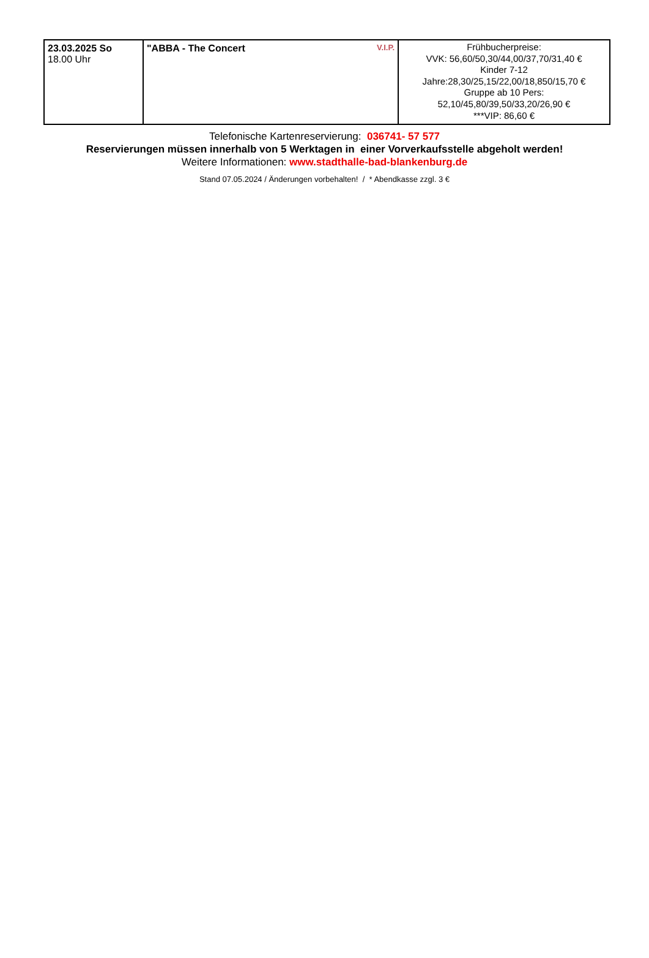| 23.03.2025 So 18.00 Uhr | V.I.P. "ABBA - The Concert | Frühbucherpreise: VVK: 56,60/50,30/44,00/37,70/31,40 € Kinder 7-12 Jahre:28,30/25,15/22,00/18,850/15,70 € Gruppe ab 10 Pers: 52,10/45,80/39,50/33,20/26,90 € ***VIP: 86,60 € |
Telefonische Kartenreservierung: 036741- 57 577
Reservierungen müssen innerhalb von 5 Werktagen in einer Vorverkaufsstelle abgeholt werden!
Weitere Informationen: www.stadthalle-bad-blankenburg.de
Stand 07.05.2024 / Änderungen vorbehalten! / * Abendkasse zzgl. 3 €